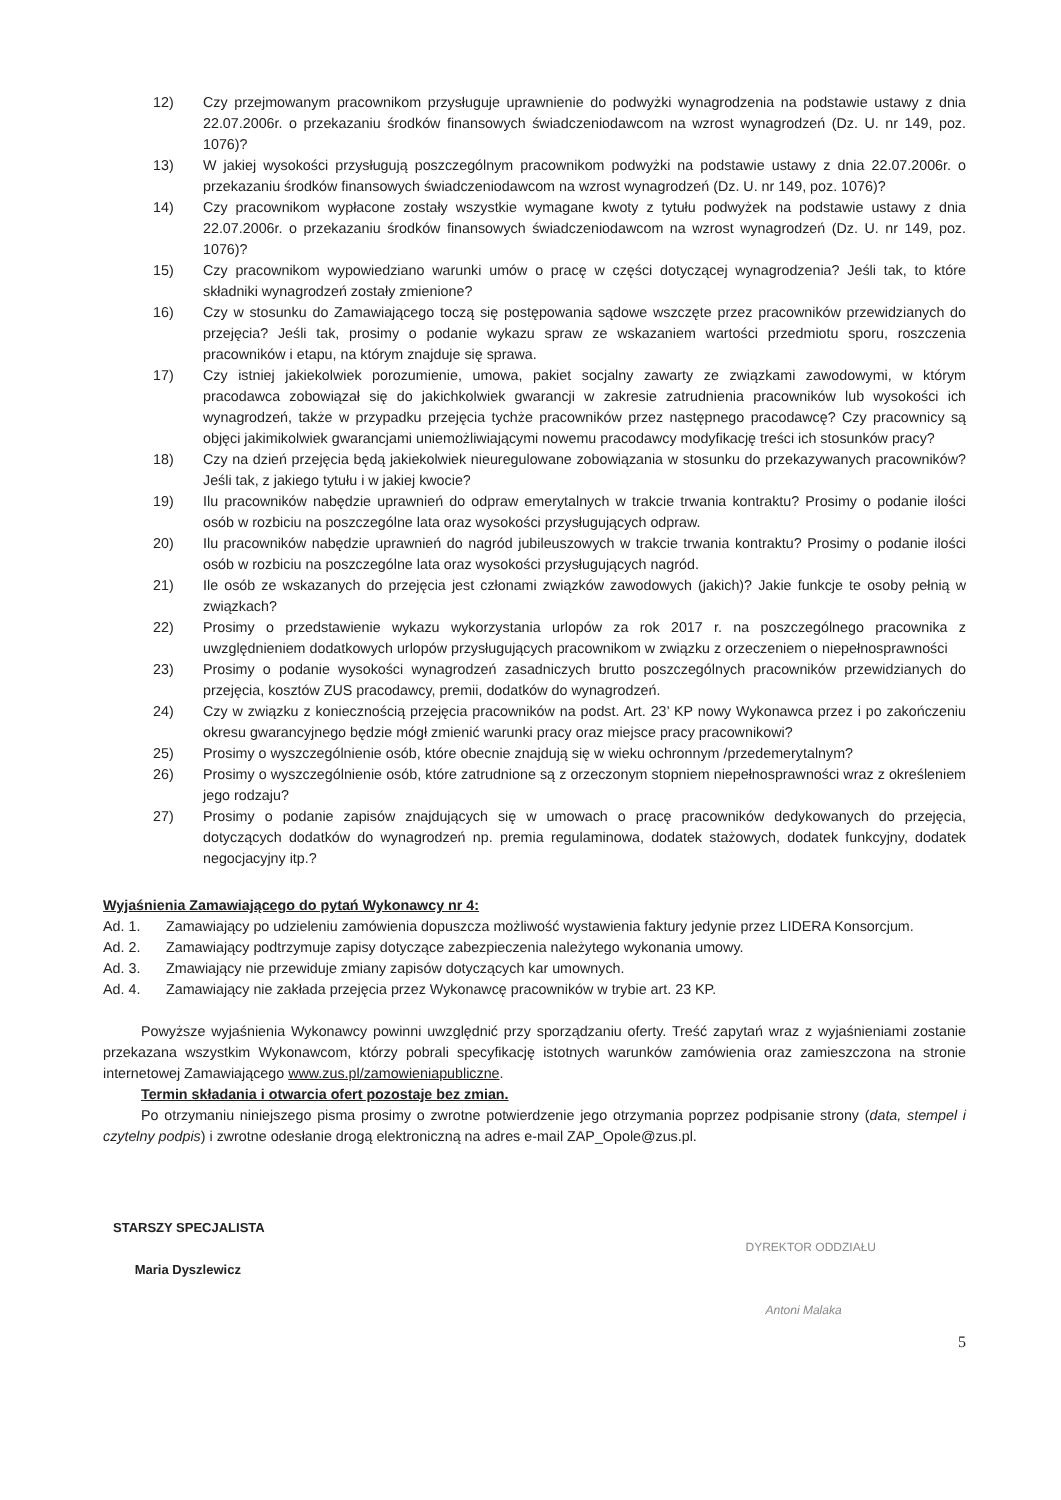12) Czy przejmowanym pracownikom przysługuje uprawnienie do podwyżki wynagrodzenia na podstawie ustawy z dnia 22.07.2006r. o przekazaniu środków finansowych świadczeniodawcom na wzrost wynagrodzeń (Dz. U. nr 149, poz. 1076)?
13) W jakiej wysokości przysługują poszczególnym pracownikom podwyżki na podstawie ustawy z dnia 22.07.2006r. o przekazaniu środków finansowych świadczeniodawcom na wzrost wynagrodzeń (Dz. U. nr 149, poz. 1076)?
14) Czy pracownikom wypłacone zostały wszystkie wymagane kwoty z tytułu podwyżek na podstawie ustawy z dnia 22.07.2006r. o przekazaniu środków finansowych świadczeniodawcom na wzrost wynagrodzeń (Dz. U. nr 149, poz. 1076)?
15) Czy pracownikom wypowiedziano warunki umów o pracę w części dotyczącej wynagrodzenia? Jeśli tak, to które składniki wynagrodzeń zostały zmienione?
16) Czy w stosunku do Zamawiającego toczą się postępowania sądowe wszczęte przez pracowników przewidzianych do przejęcia? Jeśli tak, prosimy o podanie wykazu spraw ze wskazaniem wartości przedmiotu sporu, roszczenia pracowników i etapu, na którym znajduje się sprawa.
17) Czy istniej jakiekolwiek porozumienie, umowa, pakiet socjalny zawarty ze związkami zawodowymi, w którym pracodawca zobowiązał się do jakichkolwiek gwarancji w zakresie zatrudnienia pracowników lub wysokości ich wynagrodzeń, także w przypadku przejęcia tychże pracowników przez następnego pracodawcę? Czy pracownicy są objęci jakimikolwiek gwarancjami uniemożliwiającymi nowemu pracodawcy modyfikację treści ich stosunków pracy?
18) Czy na dzień przejęcia będą jakiekolwiek nieuregulowane zobowiązania w stosunku do przekazywanych pracowników? Jeśli tak, z jakiego tytułu i w jakiej kwocie?
19) Ilu pracowników nabędzie uprawnień do odpraw emerytalnych w trakcie trwania kontraktu? Prosimy o podanie ilości osób w rozbiciu na poszczególne lata oraz wysokości przysługujących odpraw.
20) Ilu pracowników nabędzie uprawnień do nagród jubileuszowych w trakcie trwania kontraktu? Prosimy o podanie ilości osób w rozbiciu na poszczególne lata oraz wysokości przysługujących nagród.
21) Ile osób ze wskazanych do przejęcia jest członami związków zawodowych (jakich)? Jakie funkcje te osoby pełnią w związkach?
22) Prosimy o przedstawienie wykazu wykorzystania urlopów za rok 2017 r. na poszczególnego pracownika z uwzględnieniem dodatkowych urlopów przysługujących pracownikom w związku z orzeczeniem o niepełnosprawności
23) Prosimy o podanie wysokości wynagrodzeń zasadniczych brutto poszczególnych pracowników przewidzianych do przejęcia, kosztów ZUS pracodawcy, premii, dodatków do wynagrodzeń.
24) Czy w związku z koniecznością przejęcia pracowników na podst. Art. 23’ KP nowy Wykonawca przez i po zakończeniu okresu gwarancyjnego będzie mógł zmienić warunki pracy oraz miejsce pracy pracownikowi?
25) Prosimy o wyszczególnienie osób, które obecnie znajdują się w wieku ochronnym /przedemerytalnym?
26) Prosimy o wyszczególnienie osób, które zatrudnione są z orzeczonym stopniem niepełnosprawności wraz z określeniem jego rodzaju?
27) Prosimy o podanie zapisów znajdujących się w umowach o pracę pracowników dedykowanych do przejęcia, dotyczących dodatków do wynagrodzeń np. premia regulaminowa, dodatek stażowych, dodatek funkcyjny, dodatek negocjacyjny itp.?
Wyjaśnienia Zamawiającego do pytań Wykonawcy nr 4:
Ad. 1. Zamawiający po udzieleniu zamówienia dopuszcza możliwość wystawienia faktury jedynie przez LIDERA Konsorcjum.
Ad. 2. Zamawiający podtrzymuje zapisy dotyczące zabezpieczenia należytego wykonania umowy.
Ad. 3. Zmawiający nie przewiduje zmiany zapisów dotyczących kar umownych.
Ad. 4. Zamawiający nie zakłada przejęcia przez Wykonawcę pracowników w trybie art. 23 KP.
Powyższe wyjaśnienia Wykonawcy powinni uwzględnić przy sporządzaniu oferty. Treść zapytań wraz z wyjaśnieniami zostanie przekazana wszystkim Wykonawcom, którzy pobrali specyfikację istotnych warunków zamówienia oraz zamieszczona na stronie internetowej Zamawiającego www.zus.pl/zamowieniapubliczne.
Termin składania i otwarcia ofert pozostaje bez zmian.
Po otrzymaniu niniejszego pisma prosimy o zwrotne potwierdzenie jego otrzymania poprzez podpisanie strony (data, stempel i czytelny podpis) i zwrotne odesłanie drogą elektroniczną na adres e-mail ZAP_Opole@zus.pl.
STARSZY SPECJALISTA
Maria Dyszlewicz
DYREKTOR ODDZIAŁU
Antoni Malaka
5